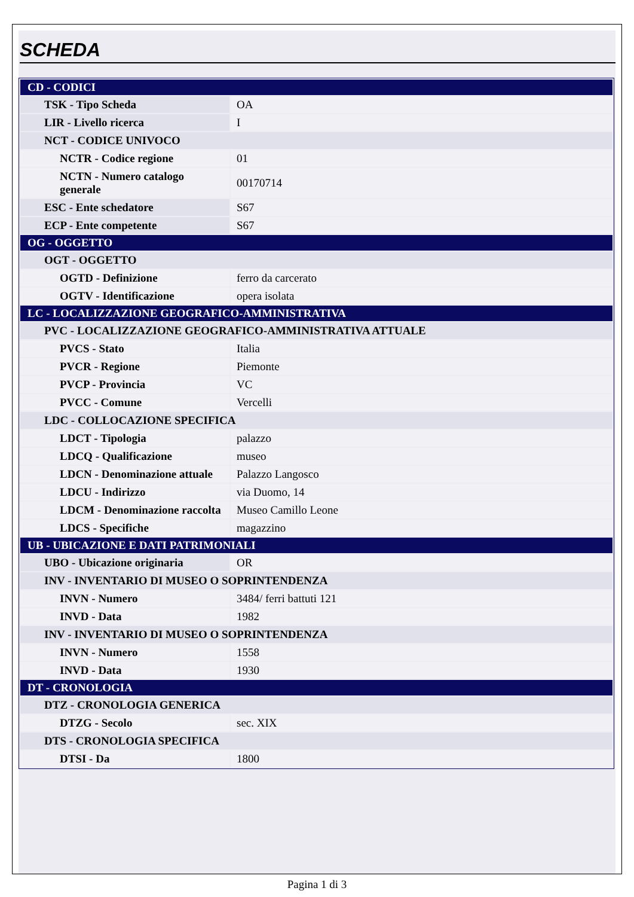SCHEDA
| CD - CODICI | |
| TSK - Tipo Scheda | OA |
| LIR - Livello ricerca | I |
| NCT - CODICE UNIVOCO | |
| NCTR - Codice regione | 01 |
| NCTN - Numero catalogo generale | 00170714 |
| ESC - Ente schedatore | S67 |
| ECP - Ente competente | S67 |
| OG - OGGETTO | |
| OGT - OGGETTO | |
| OGTD - Definizione | ferro da carcerato |
| OGTV - Identificazione | opera isolata |
| LC - LOCALIZZAZIONE GEOGRAFICO-AMMINISTRATIVA | |
| PVC - LOCALIZZAZIONE GEOGRAFICO-AMMINISTRATIVA ATTUALE | |
| PVCS - Stato | Italia |
| PVCR - Regione | Piemonte |
| PVCP - Provincia | VC |
| PVCC - Comune | Vercelli |
| LDC - COLLOCAZIONE SPECIFICA | |
| LDCT - Tipologia | palazzo |
| LDCQ - Qualificazione | museo |
| LDCN - Denominazione attuale | Palazzo Langosco |
| LDCU - Indirizzo | via Duomo, 14 |
| LDCM - Denominazione raccolta | Museo Camillo Leone |
| LDCS - Specifiche | magazzino |
| UB - UBICAZIONE E DATI PATRIMONIALI | |
| UBO - Ubicazione originaria | OR |
| INV - INVENTARIO DI MUSEO O SOPRINTENDENZA | |
| INVN - Numero | 3484/ ferri battuti 121 |
| INVD - Data | 1982 |
| INV - INVENTARIO DI MUSEO O SOPRINTENDENZA | |
| INVN - Numero | 1558 |
| INVD - Data | 1930 |
| DT - CRONOLOGIA | |
| DTZ - CRONOLOGIA GENERICA | |
| DTZG - Secolo | sec. XIX |
| DTS - CRONOLOGIA SPECIFICA | |
| DTSI - Da | 1800 |
Pagina 1 di 3